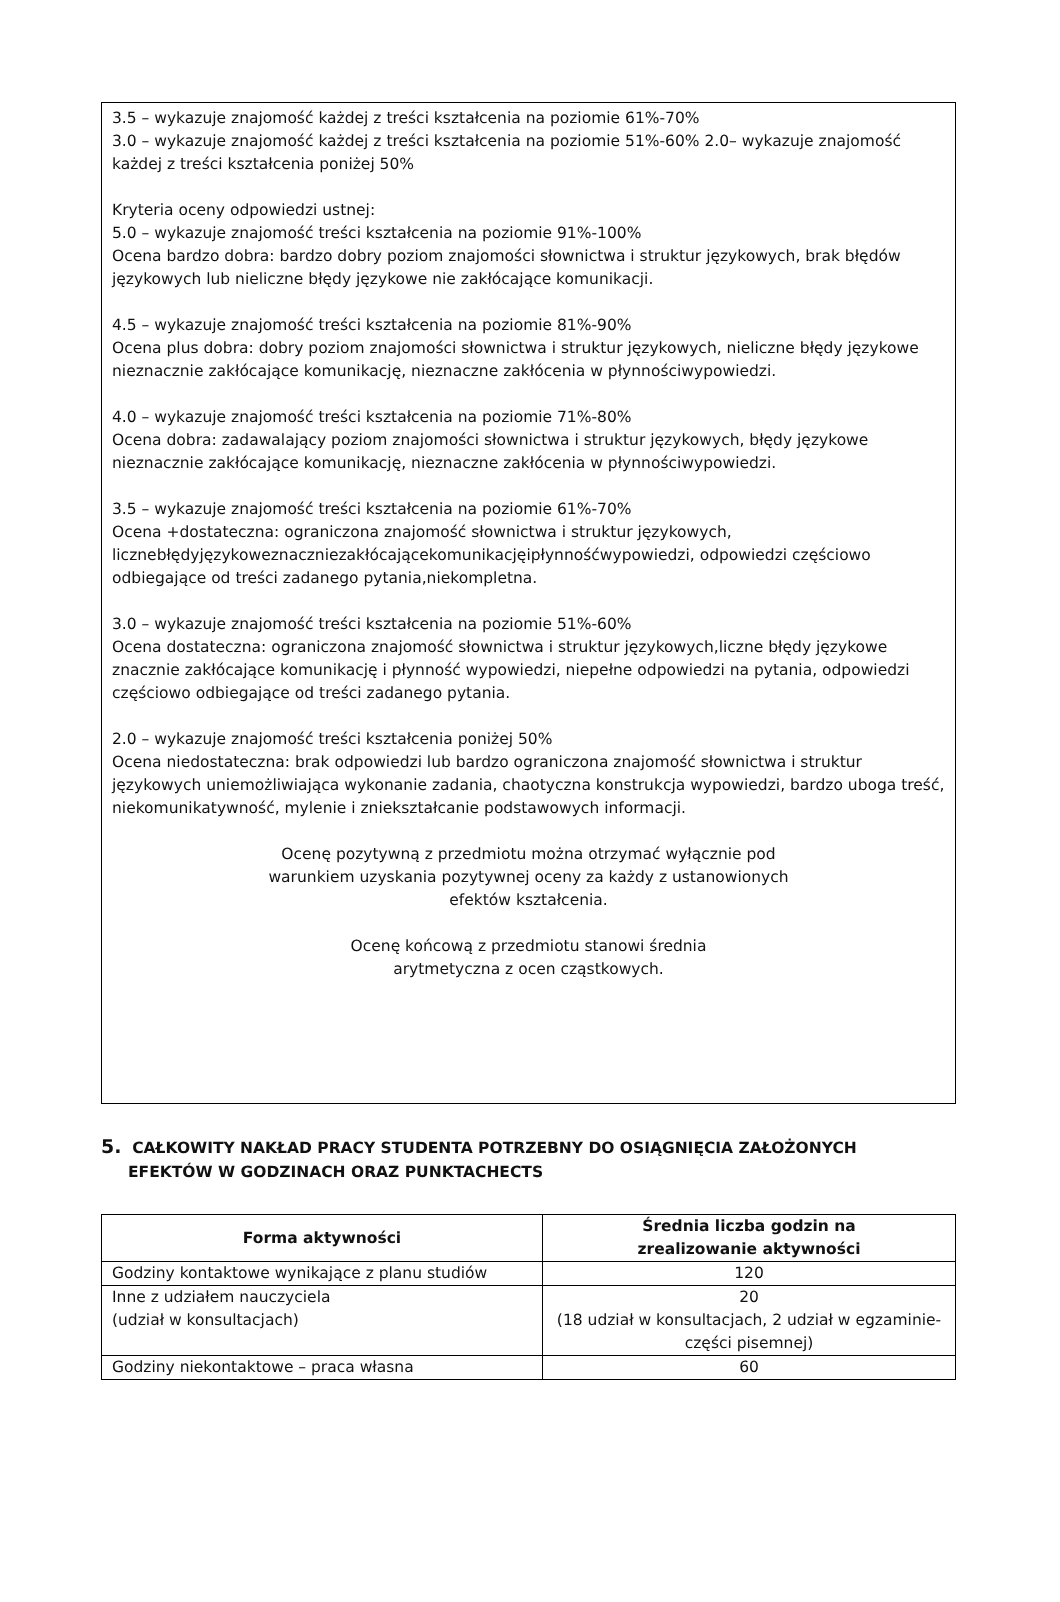3.5 – wykazuje znajomość każdej z treści kształcenia na poziomie 61%-70%
3.0 – wykazuje znajomość każdej z treści kształcenia na poziomie 51%-60% 2.0– wykazuje znajomość każdej z treści kształcenia poniżej 50%
Kryteria oceny odpowiedzi ustnej:
5.0 – wykazuje znajomość treści kształcenia na poziomie 91%-100%
Ocena bardzo dobra: bardzo dobry poziom znajomości słownictwa i struktur językowych, brak błędów językowych lub nieliczne błędy językowe nie zakłócające komunikacji.
4.5 – wykazuje znajomość treści kształcenia na poziomie 81%-90%
Ocena plus dobra: dobry poziom znajomości słownictwa i struktur językowych, nieliczne błędy językowe nieznacznie zakłócające komunikację, nieznaczne zakłócenia w płynnościwypowiedzi.
4.0 – wykazuje znajomość treści kształcenia na poziomie 71%-80%
Ocena dobra: zadawalający poziom znajomości słownictwa i struktur językowych, błędy językowe nieznacznie zakłócające komunikację, nieznaczne zakłócenia w płynnościwypowiedzi.
3.5 – wykazuje znajomość treści kształcenia na poziomie 61%-70%
Ocena +dostateczna: ograniczona znajomość słownictwa i struktur językowych, licznebłędyjęzykoweznaczniezakłócającekomunikacjęipłynnośćwypowiedzi, odpowiedzi częściowo odbiegające od treści zadanego pytania,niekompletna.
3.0 – wykazuje znajomość treści kształcenia na poziomie 51%-60%
Ocena dostateczna: ograniczona znajomość słownictwa i struktur językowych,liczne błędy językowe znacznie zakłócające komunikację i płynność wypowiedzi, niepełne odpowiedzi na pytania, odpowiedzi częściowo odbiegające od treści zadanego pytania.
2.0 – wykazuje znajomość treści kształcenia poniżej 50%
Ocena niedostateczna: brak odpowiedzi lub bardzo ograniczona znajomość słownictwa i struktur językowych uniemożliwiająca wykonanie zadania, chaotyczna konstrukcja wypowiedzi, bardzo uboga treść, niekomunikatywność, mylenie i zniekształcanie podstawowych informacji.
Ocenę pozytywną z przedmiotu można otrzymać wyłącznie pod
warunkiem uzyskania pozytywnej oceny za każdy z ustanowionych
efektów kształcenia.
Ocenę końcową z przedmiotu stanowi średnia
arytmetyczna z ocen cząstkowych.
5. CAŁKOWITY NAKŁAD PRACY STUDENTA POTRZEBNY DO OSIĄGNIĘCIA ZAŁOŻONYCH
EFEKTÓW W GODZINACH ORAZ PUNKTACHECTS
| Forma aktywności | Średnia liczba godzin na zrealizowanie aktywności |
| --- | --- |
| Godziny kontaktowe wynikające z planu studiów | 120 |
| Inne z udziałem nauczyciela (udział w konsultacjach) | 20 (18 udział w konsultacjach, 2 udział w egzaminie-części pisemnej) |
| Godziny niekontaktowe – praca własna | 60 |